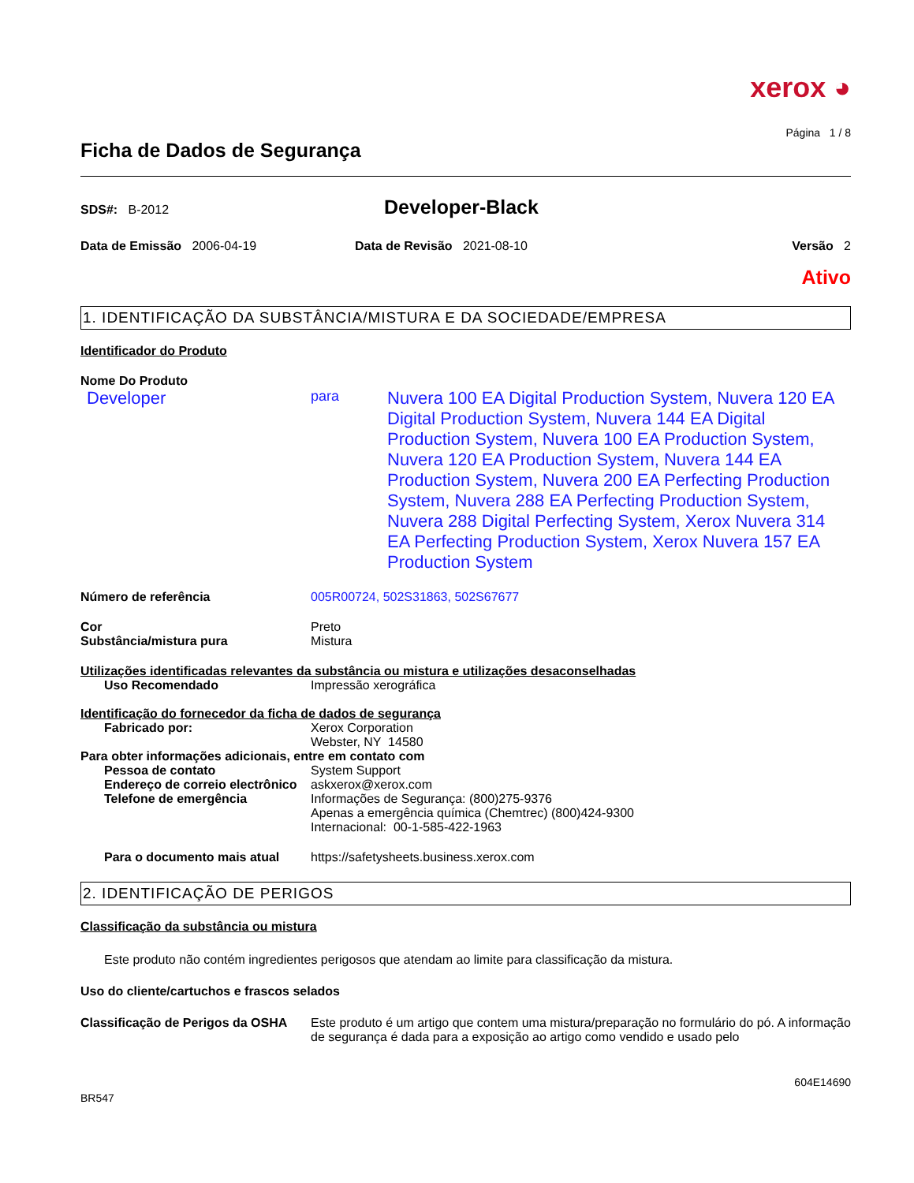xerox ◕
Página 1 / 8
Ficha de Dados de Segurança
SDS#: B-2012
Developer-Black
Data de Emissão 2006-04-19 Data de Revisão 2021-08-10 Versão 2
Ativo
1. IDENTIFICAÇÃO DA SUBSTÂNCIA/MISTURA E DA SOCIEDADE/EMPRESA
Identificador do Produto
Nome Do Produto
Developer
para
Nuvera 100 EA Digital Production System, Nuvera 120 EA Digital Production System, Nuvera 144 EA Digital Production System, Nuvera 100 EA Production System, Nuvera 120 EA Production System, Nuvera 144 EA Production System, Nuvera 200 EA Perfecting Production System, Nuvera 288 EA Perfecting Production System, Nuvera 288 Digital Perfecting System, Xerox Nuvera 314 EA Perfecting Production System, Xerox Nuvera 157 EA Production System
Número de referência 005R00724, 502S31863, 502S67677
Cor Preto
Substância/mistura pura Mistura
Utilizações identificadas relevantes da substância ou mistura e utilizações desaconselhadas
Uso Recomendado Impressão xerográfica
Identificação do fornecedor da ficha de dados de segurança
Fabricado por: Xerox Corporation
Webster, NY 14580
Para obter informações adicionais, entre em contato com
Pessoa de contato System Support
Endereço de correio electrônico
askxerox@xerox.com
Telefone de emergência Informações de Segurança: (800)275-9376
Apenas a emergência química (Chemtrec) (800)424-9300
Internacional: 00-1-585-422-1963
Para o documento mais atual https://safetysheets.business.xerox.com
2. IDENTIFICAÇÃO DE PERIGOS
Classificação da substância ou mistura
Este produto não contém ingredientes perigosos que atendam ao limite para classificação da mistura.
Uso do cliente/cartuchos e frascos selados
Classificação de Perigos da OSHA
Este produto é um artigo que contem uma mistura/preparação no formulário do pó. A informação de segurança é dada para a exposição ao artigo como vendido e usado pelo
604E14690
BR547